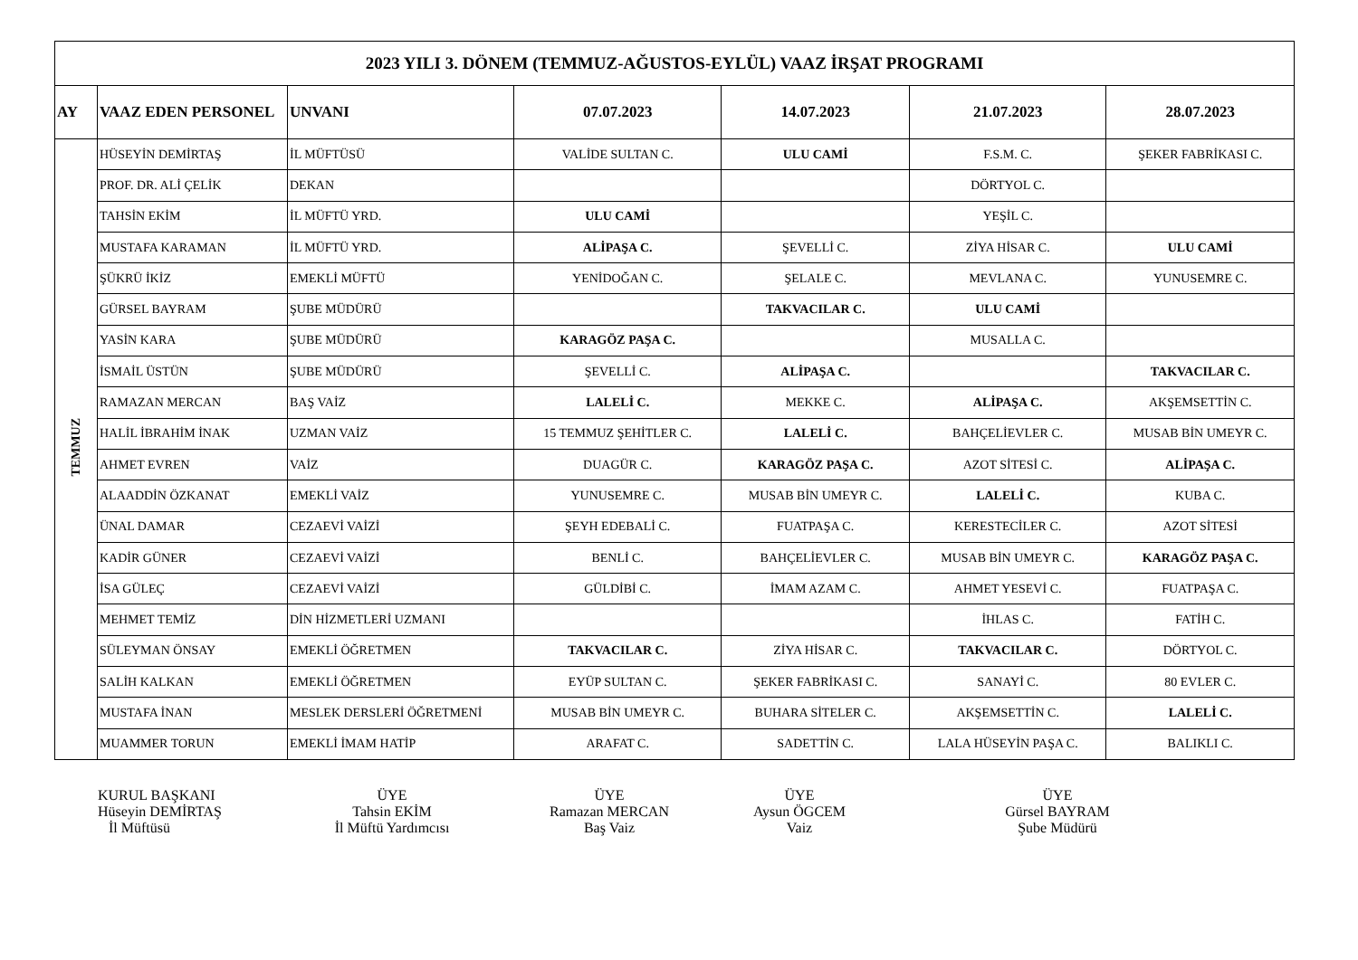| 2023 YILI 3. DÖNEM (TEMMUZ-AĞUSTOS-EYLÜL) VAAZ İRŞAT PROGRAMI | | | | | | |
| AY | VAAZ EDEN PERSONEL | UNVANI | 07.07.2023 | 14.07.2023 | 21.07.2023 | 28.07.2023 |
| TEMMUZ | HÜSEYİN DEMİRTAŞ | İL MÜFTÜSÜ | VALİDE SULTAN C. | ULU CAMİ | F.S.M. C. | ŞEKER FABRİKASI C. |
| | PROF. DR. ALİ ÇELİK | DEKAN | | | DÖRTYOL C. | |
| | TAHSİN EKİM | İL MÜFTÜ YRD. | ULU CAMİ | | YEŞİL C. | |
| | MUSTAFA KARAMAN | İL MÜFTÜ YRD. | ALİPAŞA C. | ŞEVELLİ C. | ZİYA HİSAR C. | ULU CAMİ |
| | ŞÜKRÜ İKİZ | EMEKLİ MÜFTÜ | YENİDOĞAN C. | ŞELALE C. | MEVLANA C. | YUNUSEMRE C. |
| | GÜRSEL BAYRAM | ŞUBE MÜDÜRÜ | | TAKVACILAR C. | ULU CAMİ | |
| | YASİN KARA | ŞUBE MÜDÜRÜ | KARAGÖZ PAŞA C. | | MUSALLA C. | |
| | İSMAİL ÜSTÜN | ŞUBE MÜDÜRÜ | ŞEVELLİ C. | ALİPAŞA C. | | TAKVACILAR C. |
| | RAMAZAN MERCAN | BAŞ VAİZ | LALELİ C. | MEKKE C. | ALİPAŞA C. | AKŞEMSETTİN C. |
| | HALİL İBRAHİM İNAK | UZMAN VAİZ | 15 TEMMUZ ŞEHİTLER C. | LALELİ C. | BAHÇELİEVLER C. | MUSAB BİN UMEYR C. |
| | AHMET EVREN | VAİZ | DUAGÜR C. | KARAGÖZ PAŞA C. | AZOT SİTESİ C. | ALİPAŞA C. |
| | ALAADDİN ÖZKANAT | EMEKLİ VAİZ | YUNUSEMRE C. | MUSAB BİN UMEYR C. | LALELİ C. | KUBA C. |
| | ÜNAL DAMAR | CEZAEVİ VAİZİ | ŞEYH EDEBALİ C. | FUATPAŞA C. | KERESTECİLER C. | AZOT SİTESİ |
| | KADİR GÜNER | CEZAEVİ VAİZİ | BENLİ C. | BAHÇELİEVLER C. | MUSAB BİN UMEYR C. | KARAGÖZ PAŞA C. |
| | İSA GÜLEÇ | CEZAEVİ VAİZİ | GÜLDİBİ C. | İMAM AZAM C. | AHMET YESEVİ C. | FUATPAŞA C. |
| | MEHMET TEMİZ | DİN HİZMETLERİ UZMANI | | | İHLAS C. | FATİH C. |
| | SÜLEYMAN ÖNSAY | EMEKLİ ÖĞRETMEN | TAKVACILAR C. | ZİYA HİSAR C. | TAKVACILAR C. | DÖRTYOL C. |
| | SALİH KALKAN | EMEKLİ ÖĞRETMEN | EYÜP SULTAN C. | ŞEKER FABRİKASI C. | SANAYİ C. | 80 EVLER C. |
| | MUSTAFA İNAN | MESLEK DERSLERİ ÖĞRETMENİ | MUSAB BİN UMEYR C. | BUHARA SİTELER C. | AKŞEMSETTİN C. | LALELİ C. |
| | MUAMMER TORUN | EMEKLİ İMAM HATİP | ARAFAT C. | SADETTİN C. | LALA HÜSEYİN PAŞA C. | BALIKLI C. |
KURUL BAŞKANI
Hüseyin DEMİRTAŞ
İl Müftüsü
ÜYE
Tahsin EKİM
İl Müftü Yardımcısı
ÜYE
Ramazan MERCAN
Baş Vaiz
ÜYE
Aysun ÖGCEM
Vaiz
ÜYE
Gürsel BAYRAM
Şube Müdürü